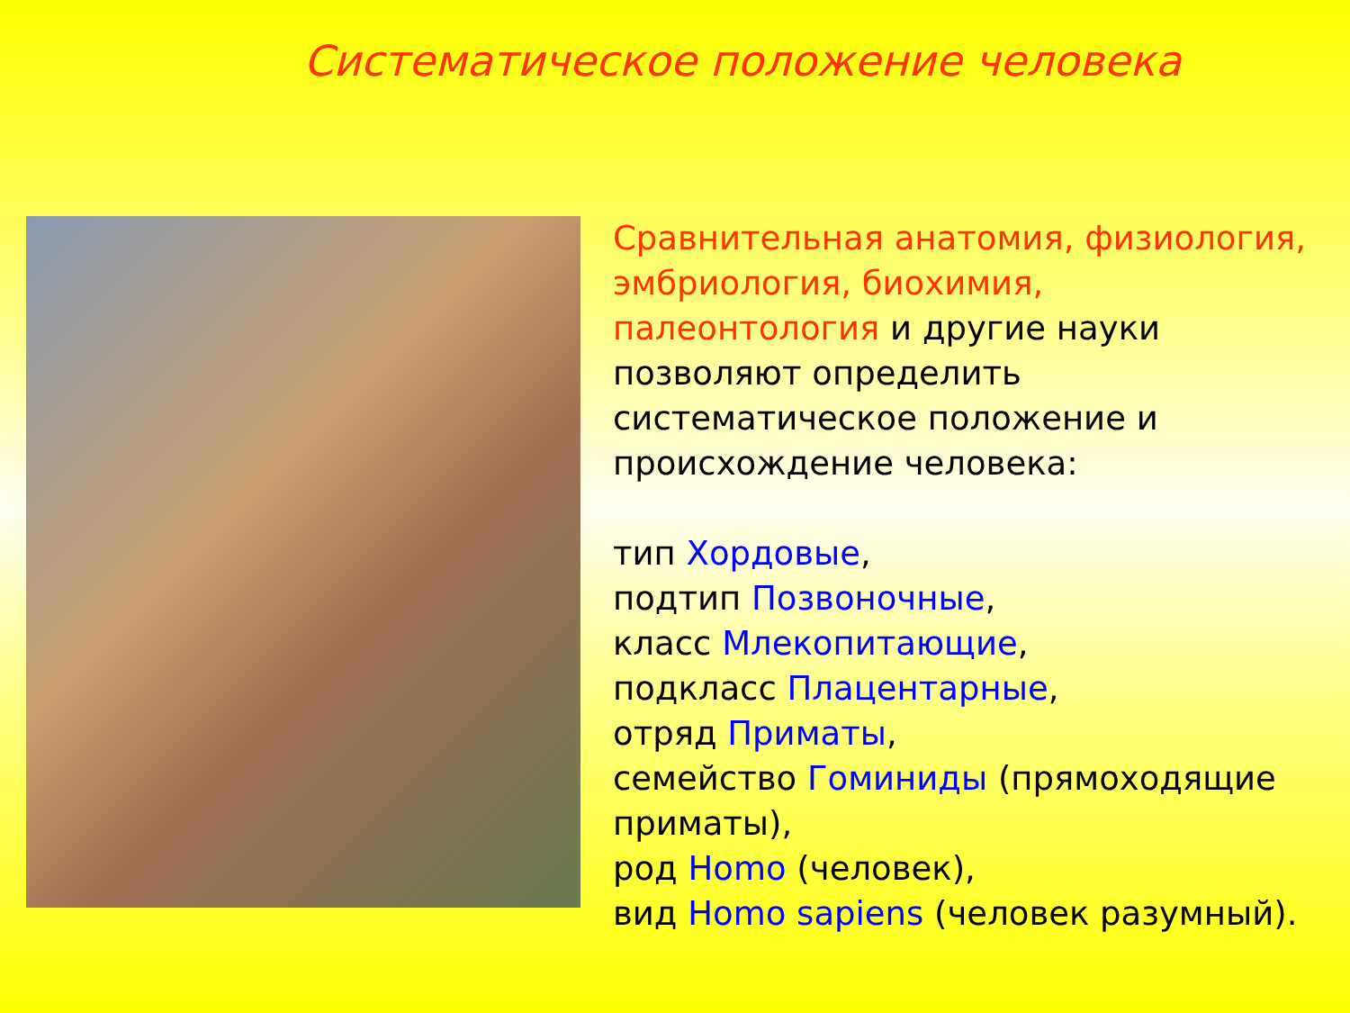Систематическое положение человека
Сравнительная анатомия, физиология,
эмбриология, биохимия,
палеонтология и другие науки
позволяют определить
систематическое положение и
происхождение человека:
тип Хордовые,
подтип Позвоночные,
класс Млекопитающие,
подкласс Плацентарные,
отряд Приматы,
семейство Гоминиды (прямоходящие
приматы),
род Homo (человек),
вид Homo sapiens (человек разумный).